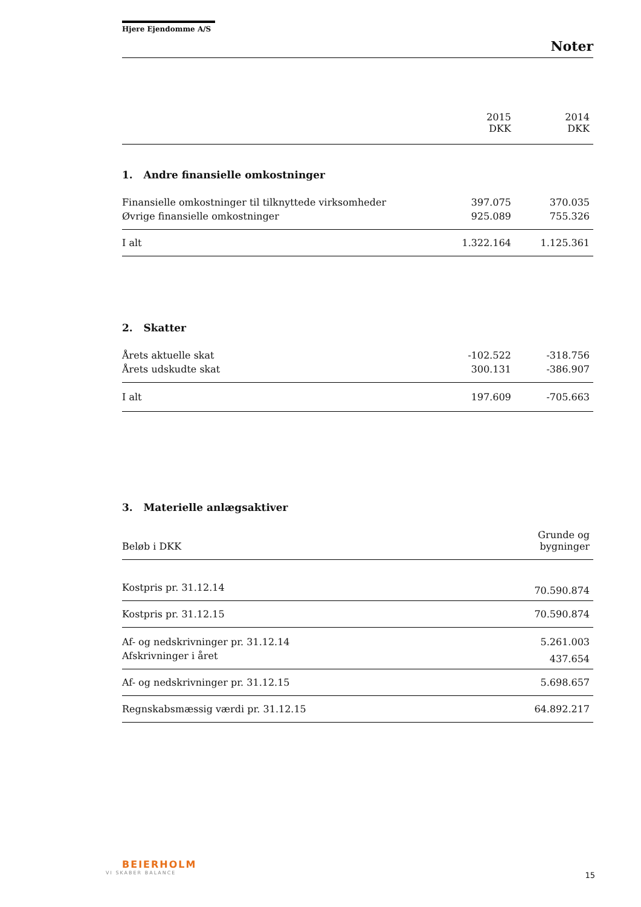Hjere Ejendomme A/S
Noter
| | 2015 DKK | 2014 DKK |
1. Andre finansielle omkostninger
| Finansielle omkostninger til tilknyttede virksomheder | 397.075 | 370.035 |
| Øvrige finansielle omkostninger | 925.089 | 755.326 |
| I alt | 1.322.164 | 1.125.361 |
2. Skatter
| Årets aktuelle skat | -102.522 | -318.756 |
| Årets udskudte skat | 300.131 | -386.907 |
| I alt | 197.609 | -705.663 |
3. Materielle anlægsaktiver
| Beløb i DKK | Grunde og bygninger |
| Kostpris pr. 31.12.14 | 70.590.874 |
| Kostpris pr. 31.12.15 | 70.590.874 |
| Af- og nedskrivninger pr. 31.12.14 | 5.261.003 |
| Afskrivninger i året | 437.654 |
| Af- og nedskrivninger pr. 31.12.15 | 5.698.657 |
| Regnskabsmæssig værdi pr. 31.12.15 | 64.892.217 |
BEIERHOLM
VI SKABER BALANCE
15